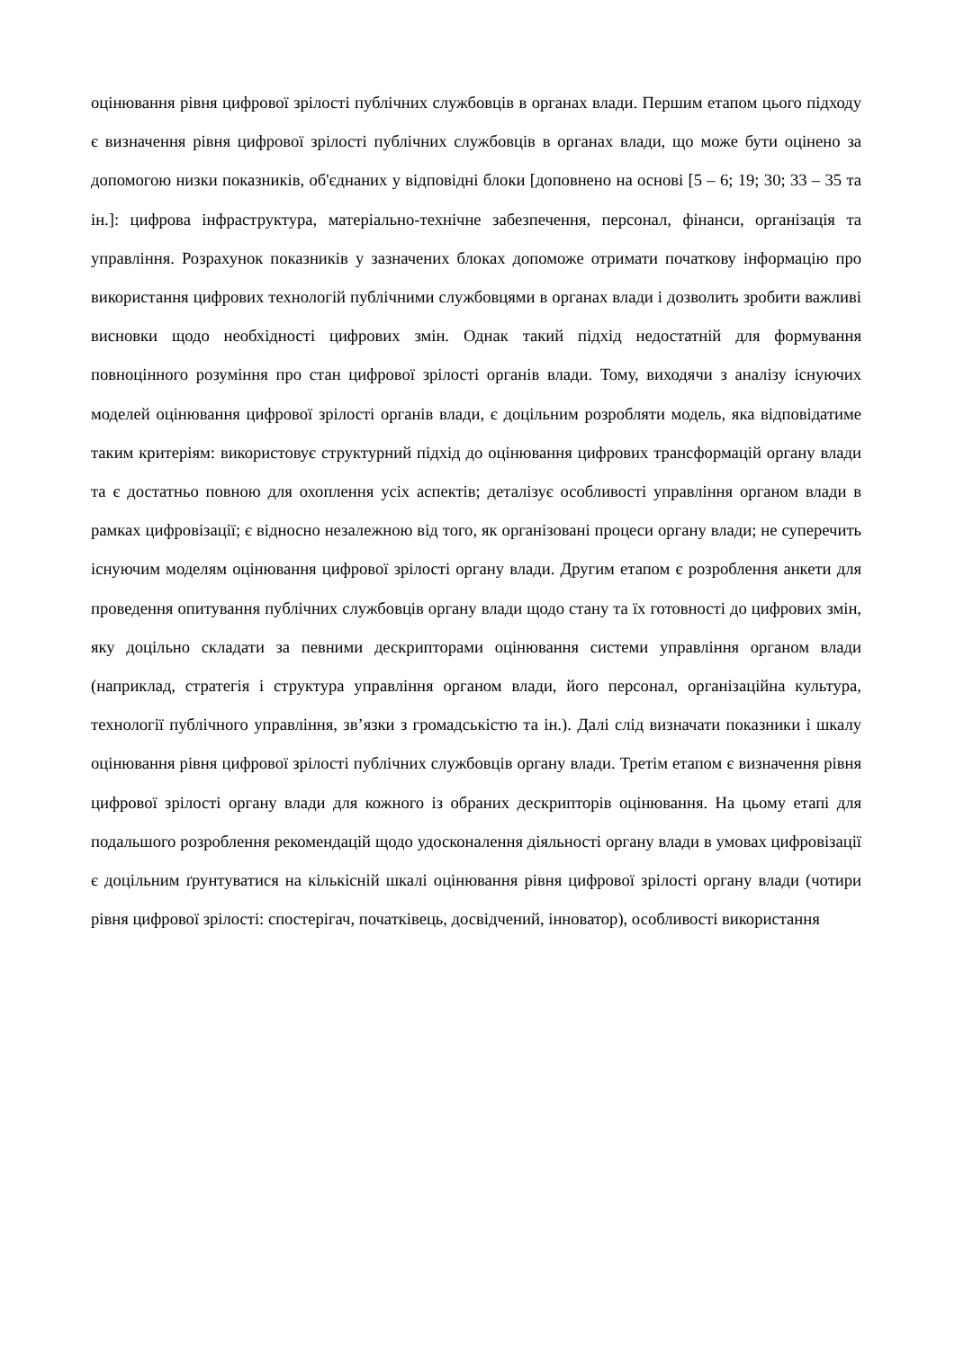оцінювання рівня цифрової зрілості публічних службовців в органах влади. Першим етапом цього підходу є визначення рівня цифрової зрілості публічних службовців в органах влади, що може бути оцінено за допомогою низки показників, об'єднаних у відповідні блоки [доповнено на основі [5 – 6; 19; 30; 33 – 35 та ін.]: цифрова інфраструктура, матеріально-технічне забезпечення, персонал, фінанси, організація та управління. Розрахунок показників у зазначених блоках допоможе отримати початкову інформацію про використання цифрових технологій публічними службовцями в органах влади і дозволить зробити важливі висновки щодо необхідності цифрових змін. Однак такий підхід недостатній для формування повноцінного розуміння про стан цифрової зрілості органів влади. Тому, виходячи з аналізу існуючих моделей оцінювання цифрової зрілості органів влади, є доцільним розробляти модель, яка відповідатиме таким критеріям: використовує структурний підхід до оцінювання цифрових трансформацій органу влади та є достатньо повною для охоплення усіх аспектів; деталізує особливості управління органом влади в рамках цифровізації; є відносно незалежною від того, як організовані процеси органу влади; не суперечить існуючим моделям оцінювання цифрової зрілості органу влади. Другим етапом є розроблення анкети для проведення опитування публічних службовців органу влади щодо стану та їх готовності до цифрових змін, яку доцільно складати за певними дескрипторами оцінювання системи управління органом влади (наприклад, стратегія і структура управління органом влади, його персонал, організаційна культура, технології публічного управління, зв’язки з громадськістю та ін.). Далі слід визначати показники і шкалу оцінювання рівня цифрової зрілості публічних службовців органу влади. Третім етапом є визначення рівня цифрової зрілості органу влади для кожного із обраних дескрипторів оцінювання. На цьому етапі для подальшого розроблення рекомендацій щодо удосконалення діяльності органу влади в умовах цифровізації є доцільним ґрунтуватися на кількісній шкалі оцінювання рівня цифрової зрілості органу влади (чотири рівня цифрової зрілості: спостерігач, початківець, досвідчений, інноватор), особливості використання